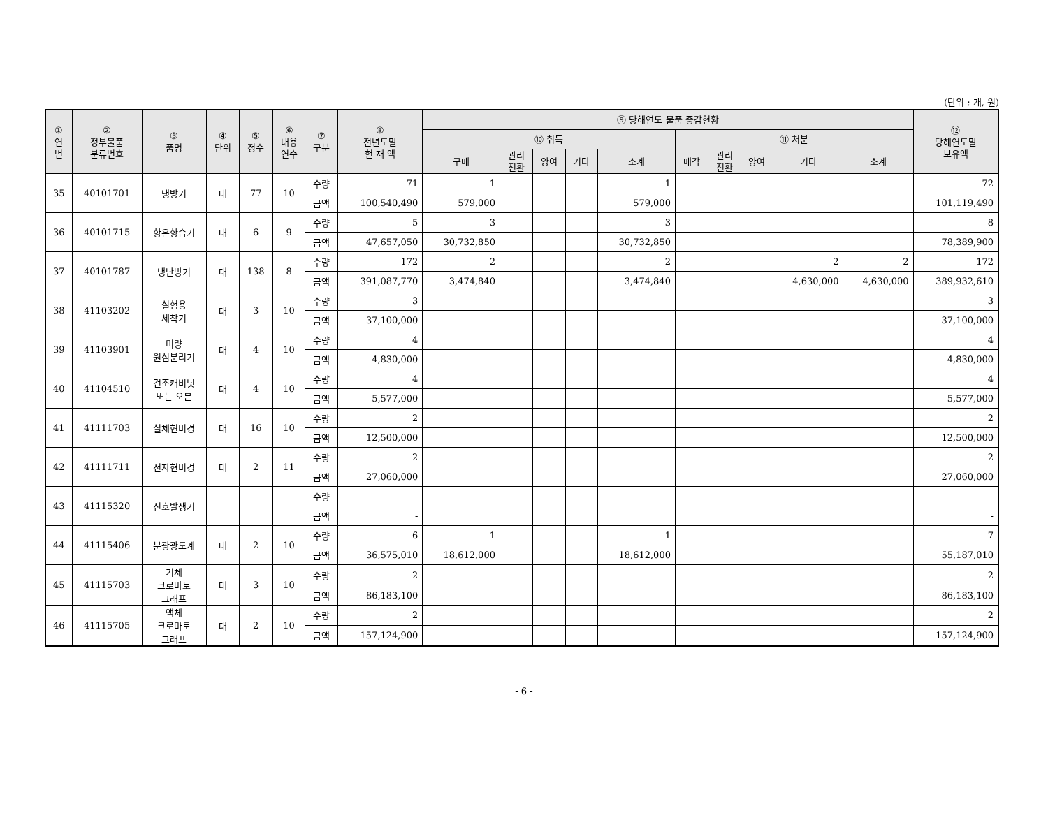(단위 : 개, 원)
| ① 연 번 | ② 정부물품 분류번호 | ③ 품명 | ④ 단위 | ⑤ 정수 | ⑥ 내용 연수 | ⑦ 구분 | ⑧ 전년도말 현 재 액 | ⑨ 당해연도 물품 증감현황 | | | | | | | | | | ⑫ 당해연도말 보유액 |
| --- | --- | --- | --- | --- | --- | --- | --- | --- | --- | --- | --- | --- | --- | --- | --- | --- | --- | --- |
| | | | | | | | | ⑩ 취득 | | | | | ⑪ 처분 | | | | | |
| | | | | | | | | 구매 | 관리 전환 | 양여 | 기타 | 소계 | 매각 | 관리 전환 | 양여 | 기타 | 소계 | |
| 35 | 40101701 | 냉방기 | 대 | 77 | 10 | 수량 | 71 | 1 | | | | 1 | | | | | | 72 |
| | | | | | | 금액 | 100,540,490 | 579,000 | | | | 579,000 | | | | | | 101,119,490 |
| 36 | 40101715 | 항온항습기 | 대 | 6 | 9 | 수량 | 5 | 3 | | | | 3 | | | | | | 8 |
| | | | | | | 금액 | 47,657,050 | 30,732,850 | | | | 30,732,850 | | | | | | 78,389,900 |
| 37 | 40101787 | 냉난방기 | 대 | 138 | 8 | 수량 | 172 | 2 | | | | 2 | | | | 2 | 2 | 172 |
| | | | | | | 금액 | 391,087,770 | 3,474,840 | | | | 3,474,840 | | | | 4,630,000 | 4,630,000 | 389,932,610 |
| 38 | 41103202 | 실험용 세착기 | 대 | 3 | 10 | 수량 | 3 | | | | | | | | | | | 3 |
| | | | | | | 금액 | 37,100,000 | | | | | | | | | | | 37,100,000 |
| 39 | 41103901 | 미량 원심분리기 | 대 | 4 | 10 | 수량 | 4 | | | | | | | | | | | 4 |
| | | | | | | 금액 | 4,830,000 | | | | | | | | | | | 4,830,000 |
| 40 | 41104510 | 건조캐비닛 또는 오븐 | 대 | 4 | 10 | 수량 | 4 | | | | | | | | | | | 4 |
| | | | | | | 금액 | 5,577,000 | | | | | | | | | | | 5,577,000 |
| 41 | 41111703 | 실체현미경 | 대 | 16 | 10 | 수량 | 2 | | | | | | | | | | | 2 |
| | | | | | | 금액 | 12,500,000 | | | | | | | | | | | 12,500,000 |
| 42 | 41111711 | 전자현미경 | 대 | 2 | 11 | 수량 | 2 | | | | | | | | | | | 2 |
| | | | | | | 금액 | 27,060,000 | | | | | | | | | | | 27,060,000 |
| 43 | 41115320 | 신호발생기 | | | | 수량 | - | | | | | | | | | | | - |
| | | | | | | 금액 | - | | | | | | | | | | | - |
| 44 | 41115406 | 분광광도계 | 대 | 2 | 10 | 수량 | 6 | 1 | | | | 1 | | | | | | 7 |
| | | | | | | 금액 | 36,575,010 | 18,612,000 | | | | 18,612,000 | | | | | | 55,187,010 |
| 45 | 41115703 | 기체 크로마토 그래프 | 대 | 3 | 10 | 수량 | 2 | | | | | | | | | | | 2 |
| | | | | | | 금액 | 86,183,100 | | | | | | | | | | | 86,183,100 |
| 46 | 41115705 | 액체 크로마토 그래프 | 대 | 2 | 10 | 수량 | 2 | | | | | | | | | | | 2 |
| | | | | | | 금액 | 157,124,900 | | | | | | | | | | | 157,124,900 |
- 6 -